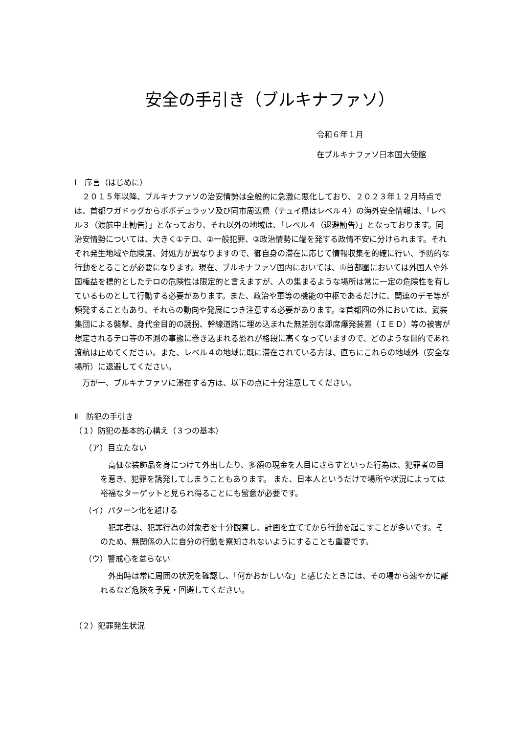安全の手引き（ブルキナファソ）
令和６年１月
在ブルキナファソ日本国大使館
Ⅰ　序言（はじめに）
　２０１５年以降、ブルキナファソの治安情勢は全般的に急激に悪化しており、２０２３年１２月時点では、首都ワガドゥグからボボデュラッソ及び同市周辺県（テュイ県はレベル４）の海外安全情報は、「レベル３（渡航中止勧告）」となっており、それ以外の地域は、「レベル４（退避勧告）」となっております。同治安情勢については、大きく①テロ、②一般犯罪、③政治情勢に端を発する政情不安に分けられます。それぞれ発生地域や危険度、対処方が異なりますので、御自身の滞在に応じて情報収集を的確に行い、予防的な行動をとることが必要になります。現在、ブルキナファソ国内においては、①首都圏においては外国人や外国権益を標的としたテロの危険性は限定的と言えますが、人の集まるような場所は常に一定の危険性を有しているものとして行動する必要があります。また、政治や軍等の機能の中枢であるだけに、関連のデモ等が頻発することもあり、それらの動向や発展につき注意する必要があります。②首都圏の外においては、武装集団による襲撃、身代金目的の誘拐、幹線道路に埋め込まれた無差別な即席爆発装置（ＩＥＤ）等の被害が想定されるテロ等の不測の事態に巻き込まれる恐れが格段に高くなっていますので、どのような目的であれ渡航は止めてください。また、レベル４の地域に既に滞在されている方は、直ちにこれらの地域外（安全な場所）に退避してください。
　万が一、ブルキナファソに滞在する方は、以下の点に十分注意してください。
Ⅱ　防犯の手引き
（１）防犯の基本的心構え（３つの基本）
（ア）目立たない
　高価な装飾品を身につけて外出したり、多額の現金を人目にさらすといった行為は、犯罪者の目を惹き、犯罪を誘発してしまうこともあります。 また、日本人というだけで場所や状況によっては裕福なターゲットと見られ得ることにも留意が必要です。
（イ）パターン化を避ける
　犯罪者は、犯罪行為の対象者を十分観察し、計画を立ててから行動を起こすことが多いです。そのため、無関係の人に自分の行動を察知されないようにすることも重要です。
（ウ）警戒心を怠らない
　外出時は常に周囲の状況を確認し、「何かおかしいな」と感じたときには、その場から速やかに離れるなど危険を予見・回避してください。
（２）犯罪発生状況